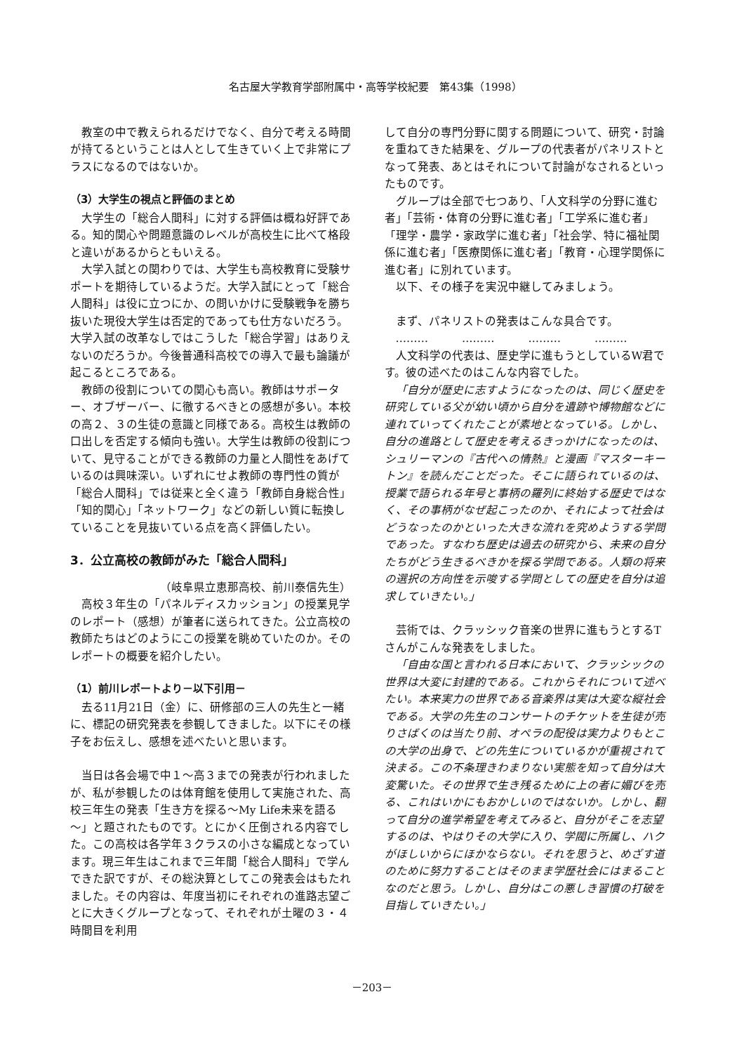名古屋大学教育学部附属中・高等学校紀要　第43集（1998）
教室の中で教えられるだけでなく、自分で考える時間が持てるということは人として生きていく上で非常にプラスになるのではないか。
（3）大学生の視点と評価のまとめ
大学生の「総合人間科」に対する評価は概ね好評である。知的関心や問題意識のレベルが高校生に比べて格段と違いがあるからともいえる。
大学入試との関わりでは、大学生も高校教育に受験サポートを期待しているようだ。大学入試にとって「総合人間科」は役に立つにか、の問いかけに受験戦争を勝ち抜いた現役大学生は否定的であっても仕方ないだろう。大学入試の改革なしではこうした「総合学習」はありえないのだろうか。今後普通科高校での導入で最も論議が起こるところである。
教師の役割についての関心も高い。教師はサポーター、オブザーバー、に徹するべきとの感想が多い。本校の高２、３の生徒の意識と同様である。高校生は教師の口出しを否定する傾向も強い。大学生は教師の役割について、見守ることができる教師の力量と人間性をあげているのは興味深い。いずれにせよ教師の専門性の質が「総合人間科」では従来と全く違う「教師自身総合性」「知的関心」「ネットワーク」などの新しい質に転換していることを見抜いている点を高く評価したい。
3．公立高校の教師がみた「総合人間科」
（岐阜県立恵那高校、前川泰信先生）
高校３年生の「パネルディスカッション」の授業見学のレポート（感想）が筆者に送られてきた。公立高校の教師たちはどのようにこの授業を眺めていたのか。そのレポートの概要を紹介したい。
（1）前川レポートより－以下引用－
去る11月21日（金）に、研修部の三人の先生と一緒に、標記の研究発表を参観してきました。以下にその様子をお伝えし、感想を述べたいと思います。
当日は各会場で中１～高３までの発表が行われましたが、私が参観したのは体育館を使用して実施された、高校三年生の発表「生き方を探る～My Life未来を語る～」と題されたものです。とにかく圧倒される内容でした。この高校は各学年３クラスの小さな編成となっています。現三年生はこれまで三年間「総合人間科」で学んできた訳ですが、その総決算としてこの発表会はもたれました。その内容は、年度当初にそれぞれの進路志望ごとに大きくグループとなって、それぞれが土曜の３・４時間目を利用
して自分の専門分野に関する問題について、研究・討論を重ねてきた結果を、グループの代表者がパネリストとなって発表、あとはそれについて討論がなされるといったものです。
グループは全部で七つあり、「人文科学の分野に進む者」「芸術・体育の分野に進む者」「工学系に進む者」「理学・農学・家政学に進む者」「社会学、特に福祉関係に進む者」「医療関係に進む者」「教育・心理学関係に進む者」に別れています。
以下、その様子を実況中継してみましょう。
まず、パネリストの発表はこんな具合です。
………　　　………　　　………　　　………
人文科学の代表は、歴史学に進もうとしているW君です。彼の述べたのはこんな内容でした。
「自分が歴史に志すようになったのは、同じく歴史を研究している父が幼い頃から自分を遺跡や博物館などに連れていってくれたことが素地となっている。しかし、自分の進路として歴史を考えるきっかけになったのは、シュリーマンの『古代への情熱』と漫画『マスターキートン』を読んだことだった。そこに語られているのは、授業で語られる年号と事柄の羅列に終始する歴史ではなく、その事柄がなぜ起こったのか、それによって社会はどうなったのかといった大きな流れを究めようする学問であった。すなわち歴史は過去の研究から、未来の自分たちがどう生きるべきかを探る学問である。人類の将来の選択の方向性を示唆する学問としての歴史を自分は追求していきたい。」
芸術では、クラッシック音楽の世界に進もうとするTさんがこんな発表をしました。
「自由な国と言われる日本において、クラッシックの世界は大変に封建的である。これからそれについて述べたい。本来実力の世界である音楽界は実は大変な縦社会である。大学の先生のコンサートのチケットを生徒が売りさばくのは当たり前、オペラの配役は実力よりもとこの大学の出身で、どの先生についているかが重視されて決まる。この不条理きわまりない実態を知って自分は大変驚いた。その世界で生き残るために上の者に媚びを売る、これはいかにもおかしいのではないか。しかし、翻って自分の進学希望を考えてみると、自分がそこを志望するのは、やはりその大学に入り、学閥に所属し、ハクがほしいからにほかならない。それを思うと、めざす道のために努力することはそのまま学歴社会にはまることなのだと思う。しかし、自分はこの悪しき習慣の打破を目指していきたい。」
－203－